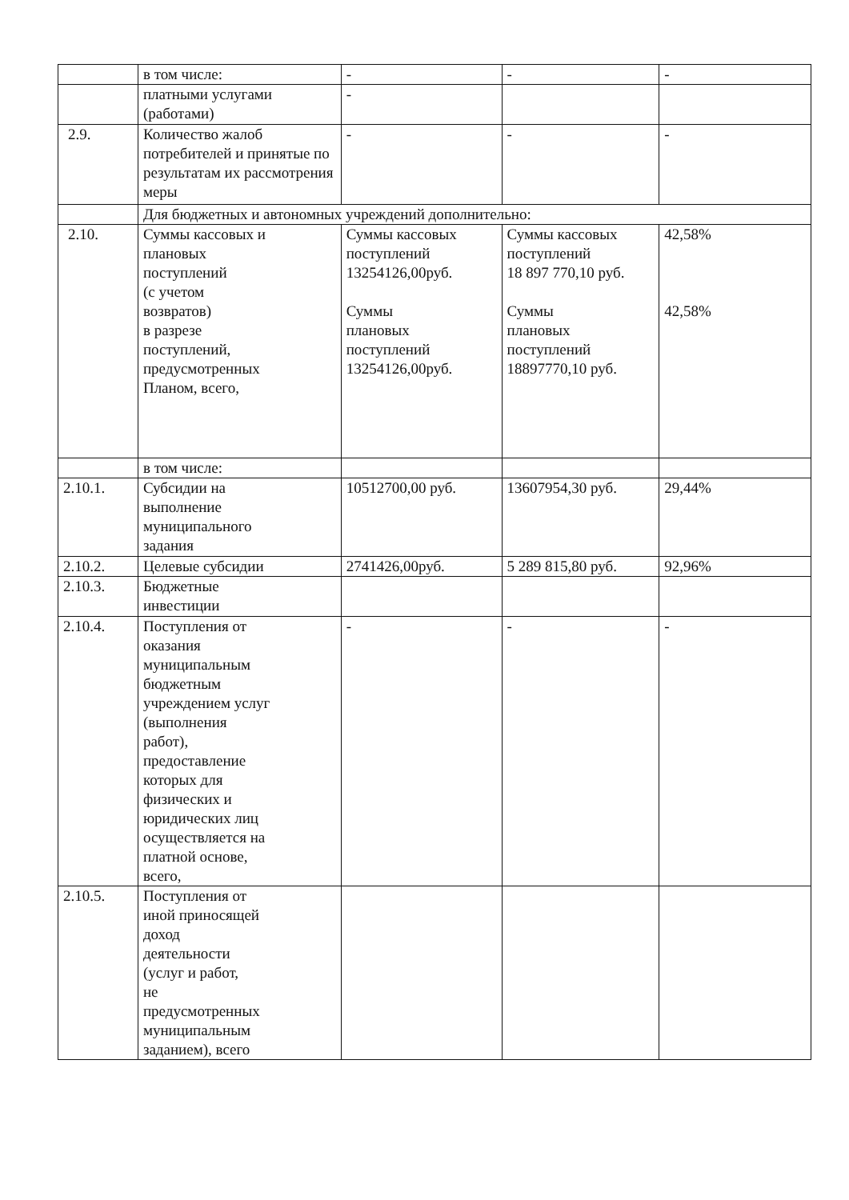| | в том числе: | - | - | - |
| | платными услугами (работами) | - | | |
| 2.9. | Количество жалоб потребителей и принятые по результатам их рассмотрения меры | - | - | - |
| | Для бюджетных и автономных учреждений дополнительно: | | | |
| 2.10. | Суммы кассовых и плановых поступлений (с учетом возвратов) в разрезе поступлений, предусмотренных Планом, всего, | Суммы кассовых поступлений 13254126,00руб. Суммы плановых поступлений 13254126,00руб. | Суммы кассовых поступлений 18 897 770,10 руб. Суммы плановых поступлений 18897770,10 руб. | 42,58% 42,58% |
| | в том числе: | | | |
| 2.10.1. | Субсидии на выполнение муниципального задания | 10512700,00 руб. | 13607954,30 руб. | 29,44% |
| 2.10.2. | Целевые субсидии | 2741426,00руб. | 5 289 815,80 руб. | 92,96% |
| 2.10.3. | Бюджетные инвестиции | | | |
| 2.10.4. | Поступления от оказания муниципальным бюджетным учреждением услуг (выполнения работ), предоставление которых для физических и юридических лиц осуществляется на платной основе, всего, | - | - | - |
| 2.10.5. | Поступления от иной приносящей доход деятельности (услуг и работ, не предусмотренных муниципальным заданием), всего | | | |